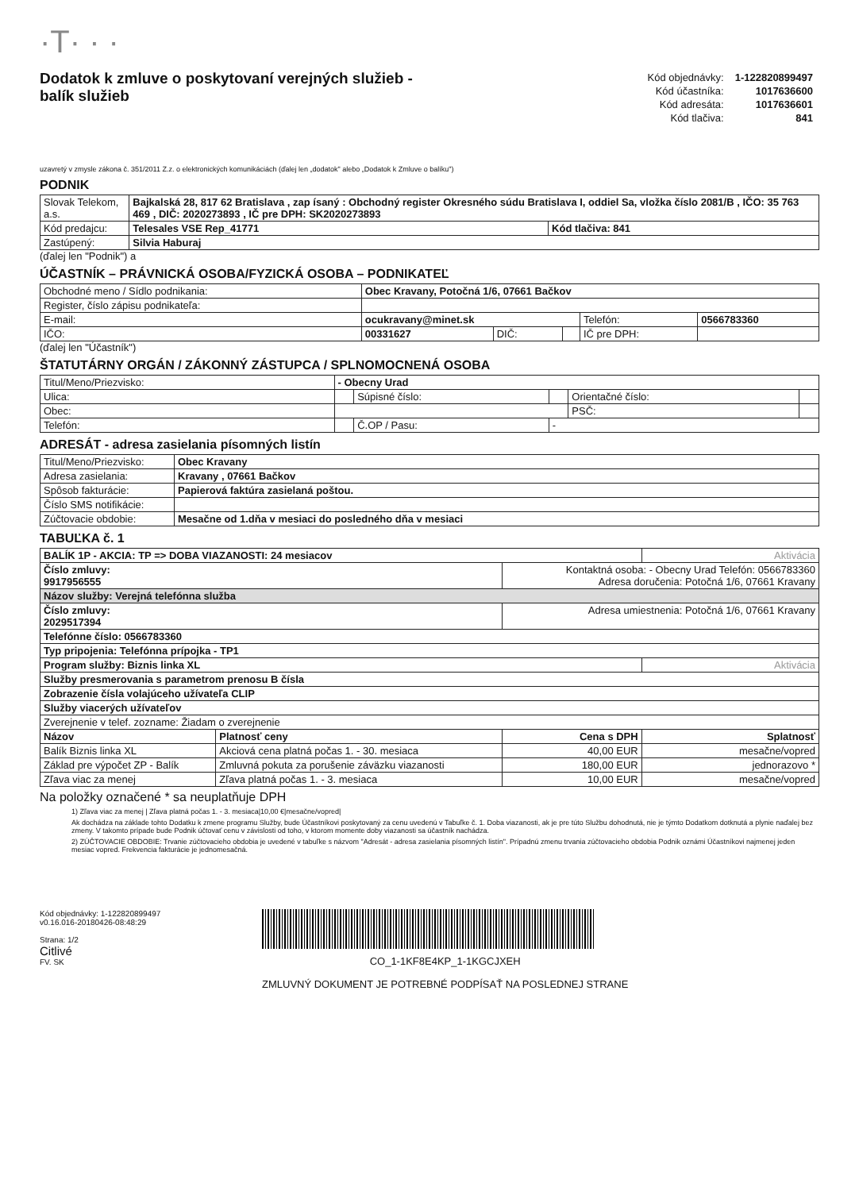·T· · ·
Dodatok k zmluve o poskytovaní verejných služieb - balík služieb
| Kód objednávky: | 1-122820899497 |
| Kód účastníka: | 1017636600 |
| Kód adresáta: | 1017636601 |
| Kód tlačiva: | 841 |
uzavretý v zmysle zákona č. 351/2011 Z.z. o elektronických komunikáciách (ďalej len „dodatok" alebo „Dodatok k Zmluve o balíku")
PODNIK
| Slovak Telekom, a.s. | Bajkalská 28, 817 62 Bratislava , zap ísaný : Obchodný register Okresného súdu Bratislava I, oddiel Sa, vložka číslo 2081/B , IČO: 35 763 469 , DIČ: 2020273893 , IČ pre DPH: SK2020273893 | |
| Kód predajcu: | Telesales VSE Rep_41771 | Kód tlačiva: 841 |
| Zastúpený: | Silvia Haburaj | |
(ďalej len "Podnik") a
ÚČASTNÍK – PRÁVNICKÁ OSOBA/FYZICKÁ OSOBA – PODNIKATEĽ
| Obchodné meno / Sídlo podnikania: | Obec Kravany, Potočná 1/6, 07661 Bačkov | | | | |
| Register, číslo zápisu podnikateľa: | | | | | |
| E-mail: | ocukravany@minet.sk | | | Telefón: | 0566783360 |
| IČO: | 00331627 | DIČ: | | IČ pre DPH: | |
(ďalej len "Účastník")
ŠTATUTÁRNY ORGÁN / ZÁKONNÝ ZÁSTUPCA / SPLNOMOCNENÁ OSOBA
| Titul/Meno/Priezvisko: | - Obecny Urad | | | | |
| Ulica: | | Súpisné číslo: | | Orientačné číslo: | |
| Obec: | | | | PSČ: | |
| Telefón: | | Č.OP / Pasu: | - | | |
ADRESÁT - adresa zasielania písomných listín
| Titul/Meno/Priezvisko: | Obec Kravany |
| Adresa zasielania: | Kravany , 07661 Bačkov |
| Spôsob fakturácie: | Papierová faktúra zasielaná poštou. |
| Číslo SMS notifikácie: | |
| Zúčtovacie obdobie: | Mesačne od 1.dňa v mesiaci do posledného dňa v mesiaci |
TABUĽKA č. 1
| BALÍK 1P - AKCIA: TP => DOBA VIAZANOSTI: 24 mesiacov | | | Aktivácia |
| Číslo zmluvy: 9917956555 | | Kontaktná osoba: - Obecny Urad Telefón: 0566783360 Adresa doručenia: Potočná 1/6, 07661 Kravany | |
| Názov služby: Verejná telefónna služba | | | |
| Číslo zmluvy: 2029517394 | | Adresa umiestnenia: Potočná 1/6, 07661 Kravany | |
| Telefónne číslo: 0566783360 | | | |
| Typ pripojenia: Telefónna prípojka - TP1 | | | |
| Program služby: Biznis linka XL | | | Aktivácia |
| Služby presmerovania s parametrom prenosu B čísla | | | |
| Zobrazenie čísla volajúceho užívateľa CLIP | | | |
| Služby viacerých užívateľov | | | |
| Zverejnenie v telef. zozname: Žiadam o zverejnenie | | | |
| Názov | Platnosť ceny | Cena s DPH | Splatnosť |
| Balík Biznis linka XL | Akciová cena platná počas 1. - 30. mesiaca | 40,00 EUR | mesačne/vopred |
| Základ pre výpočet ZP - Balík | Zmluvná pokuta za porušenie záväzku viazanosti | 180,00 EUR | jednorazovo * |
| Zľava viac za menej | Zľava platná počas 1. - 3. mesiaca | 10,00 EUR | mesačne/vopred |
Na položky označené * sa neuplatňuje DPH
1) Zľava viac za menej | Zľava platná počas 1. - 3. mesiaca|10,00 €|mesačne/vopred|
Ak dochádza na základe tohto Dodatku k zmene programu Služby, bude Účastníkovi poskytovaný za cenu uvedenú v Tabuľke č. 1. Doba viazanosti, ak je pre túto Službu dohodnutá, nie je týmto Dodatkom dotknutá a plynie naďalej bez zmeny. V takomto prípade bude Podnik účtovať cenu v závislosti od toho, v ktorom momente doby viazanosti sa účastník nachádza.
2) ZÚČTOVACIE OBDOBIE: Trvanie zúčtovacieho obdobia je uvedené v tabuľke s názvom "Adresát - adresa zasielania písomných listín". Prípadnú zmenu trvania zúčtovacieho obdobia Podnik oznámi Účastníkovi najmenej jeden mesiac vopred. Frekvencia fakturácie je jednomesačná.
Kód objednávky: 1-122820899497
v0.16.016-20180426-08:48:29
Strana: 1/2
Citlivé
FV. SK
CO_1-1KF8E4KP_1-1KGCJXEH
ZMLUVNÝ DOKUMENT JE POTREBNÉ PODPÍSAŤ NA POSLEDNEJ STRANE